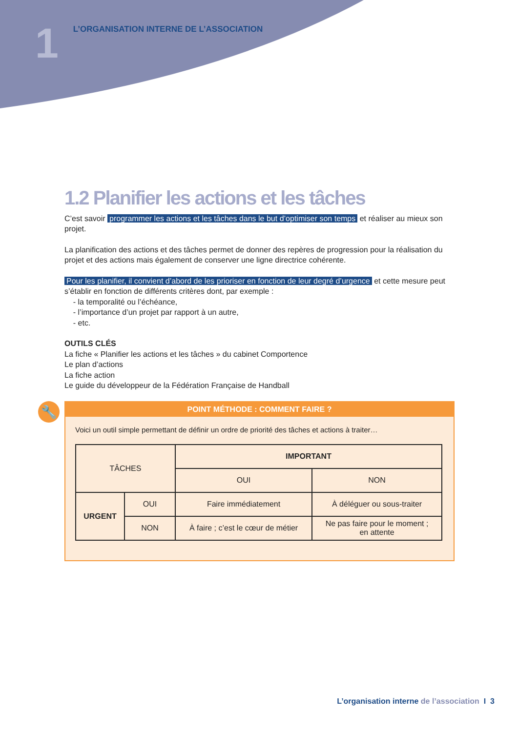1
L’ORGANISATION INTERNE DE L’ASSOCIATION
1.2 Planifier les actions et les tâches
C’est savoir programmer les actions et les tâches dans le but d’optimiser son temps et réaliser au mieux son projet.
La planification des actions et des tâches permet de donner des repères de progression pour la réalisation du projet et des actions mais également de conserver une ligne directrice cohérente.
Pour les planifier, il convient d’abord de les prioriser en fonction de leur degré d’urgence et cette mesure peut s’établir en fonction de différents critères dont, par exemple :
- la temporalité ou l’échéance,
- l’importance d’un projet par rapport à un autre,
- etc.
OUTILS CLÉS
La fiche « Planifier les actions et les tâches » du cabinet Comportence
Le plan d’actions
La fiche action
Le guide du développeur de la Fédération Française de Handball
🔧
POINT MÉTHODE : COMMENT FAIRE ?
Voici un outil simple permettant de définir un ordre de priorité des tâches et actions à traiter…
| TÂCHES | | IMPORTANT | |
| | | OUI | NON |
| URGENT | OUI | Faire immédiatement | À déléguer ou sous-traiter |
| | NON | À faire ; c’est le cœur de métier | Ne pas faire pour le moment ; en attente |
L’organisation interne de l’association I 3